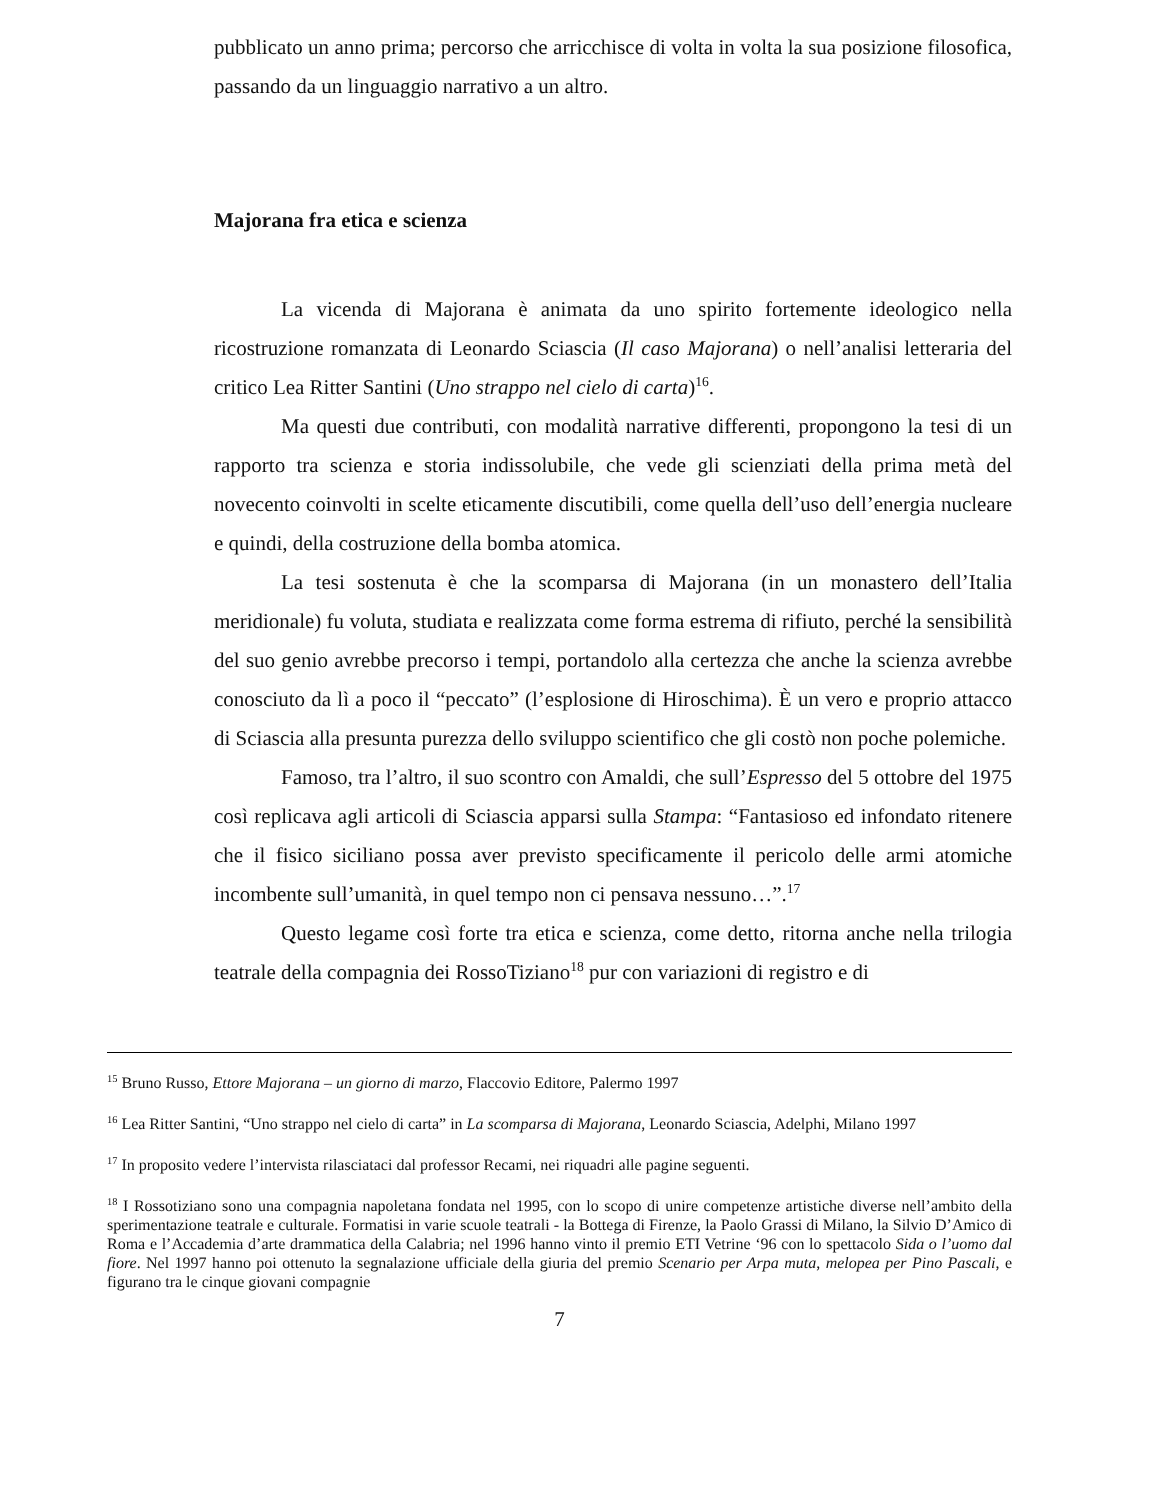pubblicato un anno prima; percorso che arricchisce di volta in volta la sua posizione filosofica, passando da un linguaggio narrativo a un altro.
Majorana fra etica e scienza
La vicenda di Majorana è animata da uno spirito fortemente ideologico nella ricostruzione romanzata di Leonardo Sciascia (Il caso Majorana) o nell’analisi letteraria del critico Lea Ritter Santini (Uno strappo nel cielo di carta)<sup>16</sup>.
Ma questi due contributi, con modalità narrative differenti, propongono la tesi di un rapporto tra scienza e storia indissolubile, che vede gli scienziati della prima metà del novecento coinvolti in scelte eticamente discutibili, come quella dell’uso dell’energia nucleare e quindi, della costruzione della bomba atomica.
La tesi sostenuta è che la scomparsa di Majorana (in un monastero dell’Italia meridionale) fu voluta, studiata e realizzata come forma estrema di rifiuto, perché la sensibilità del suo genio avrebbe precorso i tempi, portandolo alla certezza che anche la scienza avrebbe conosciuto da lì a poco il “peccato” (l’esplosione di Hiroschima). È un vero e proprio attacco di Sciascia alla presunta purezza dello sviluppo scientifico che gli costò non poche polemiche.
Famoso, tra l’altro, il suo scontro con Amaldi, che sull’Espresso del 5 ottobre del 1975 così replicava agli articoli di Sciascia apparsi sulla Stampa: “Fantasioso ed infondato ritenere che il fisico siciliano possa aver previsto specificamente il pericolo delle armi atomiche incombente sull’umanità, in quel tempo non ci pensava nessuno…”.<sup>17</sup>
Questo legame così forte tra etica e scienza, come detto, ritorna anche nella trilogia teatrale della compagnia dei RossoTiziano<sup>18</sup> pur con variazioni di registro e di
<sup>15</sup> Bruno Russo, Ettore Majorana – un giorno di marzo, Flaccovio Editore, Palermo 1997
<sup>16</sup> Lea Ritter Santini, “Uno strappo nel cielo di carta” in La scomparsa di Majorana, Leonardo Sciascia, Adelphi, Milano 1997
<sup>17</sup> In proposito vedere l’intervista rilasciataci dal professor Recami, nei riquadri alle pagine seguenti.
<sup>18</sup> I Rossotiziano sono una compagnia napoletana fondata nel 1995, con lo scopo di unire competenze artistiche diverse nell’ambito della sperimentazione teatrale e culturale. Formatisi in varie scuole teatrali - la Bottega di Firenze, la Paolo Grassi di Milano, la Silvio D’Amico di Roma e l’Accademia d’arte drammatica della Calabria; nel 1996 hanno vinto il premio ETI Vetrine ‘96 con lo spettacolo Sida o l’uomo dal fiore. Nel 1997 hanno poi ottenuto la segnalazione ufficiale della giuria del premio Scenario per Arpa muta, melopea per Pino Pascali, e figurano tra le cinque giovani compagnie
7